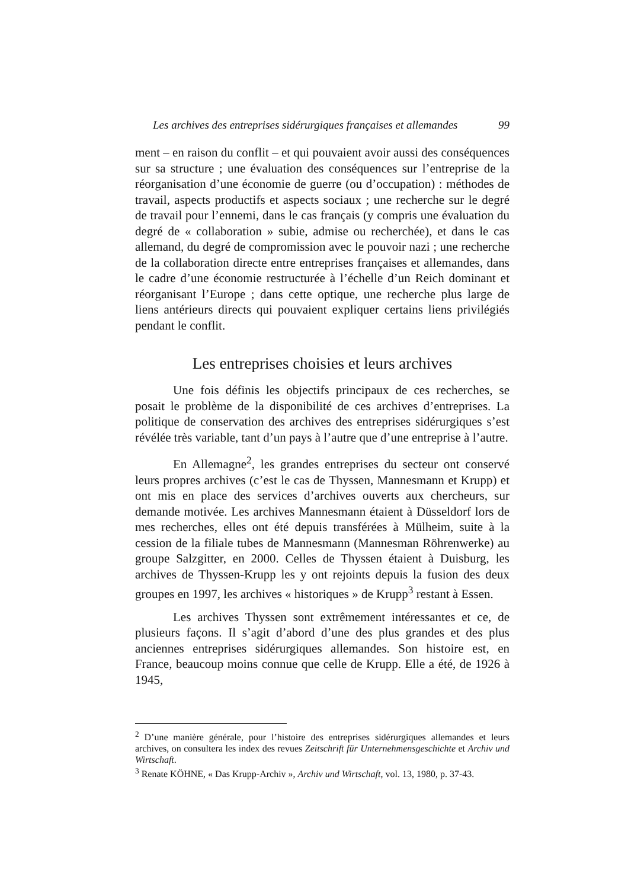Les archives des entreprises sidérurgiques françaises et allemandes 99
ment – en raison du conflit – et qui pouvaient avoir aussi des conséquences sur sa structure ; une évaluation des conséquences sur l’entreprise de la réorganisation d’une économie de guerre (ou d’occupation) : méthodes de travail, aspects productifs et aspects sociaux ; une recherche sur le degré de travail pour l’ennemi, dans le cas français (y compris une évaluation du degré de « collaboration » subie, admise ou recherchée), et dans le cas allemand, du degré de compromission avec le pouvoir nazi ; une recherche de la collaboration directe entre entreprises françaises et allemandes, dans le cadre d’une économie restructurée à l’échelle d’un Reich dominant et réorganisant l’Europe ; dans cette optique, une recherche plus large de liens antérieurs directs qui pouvaient expliquer certains liens privilégiés pendant le conflit.
Les entreprises choisies et leurs archives
Une fois définis les objectifs principaux de ces recherches, se posait le problème de la disponibilité de ces archives d’entreprises. La politique de conservation des archives des entreprises sidérurgiques s’est révélée très variable, tant d’un pays à l’autre que d’une entreprise à l’autre.
En Allemagne<sup>2</sup>, les grandes entreprises du secteur ont conservé leurs propres archives (c’est le cas de Thyssen, Mannesmann et Krupp) et ont mis en place des services d’archives ouverts aux chercheurs, sur demande motivée. Les archives Mannesmann étaient à Düsseldorf lors de mes recherches, elles ont été depuis transférées à Mülheim, suite à la cession de la filiale tubes de Mannesmann (Mannesman Röhrenwerke) au groupe Salzgitter, en 2000. Celles de Thyssen étaient à Duisburg, les archives de Thyssen-Krupp les y ont rejoints depuis la fusion des deux groupes en 1997, les archives « historiques » de Krupp<sup>3</sup> restant à Essen.
Les archives Thyssen sont extrêmement intéressantes et ce, de plusieurs façons. Il s’agit d’abord d’une des plus grandes et des plus anciennes entreprises sidérurgiques allemandes. Son histoire est, en France, beaucoup moins connue que celle de Krupp. Elle a été, de 1926 à 1945,
<sup>2</sup> D’une manière générale, pour l’histoire des entreprises sidérurgiques allemandes et leurs archives, on consultera les index des revues Zeitschrift für Unternehmensgeschichte et Archiv und Wirtschaft.
<sup>3</sup> Renate KÖHNE, « Das Krupp-Archiv », Archiv und Wirtschaft, vol. 13, 1980, p. 37-43.